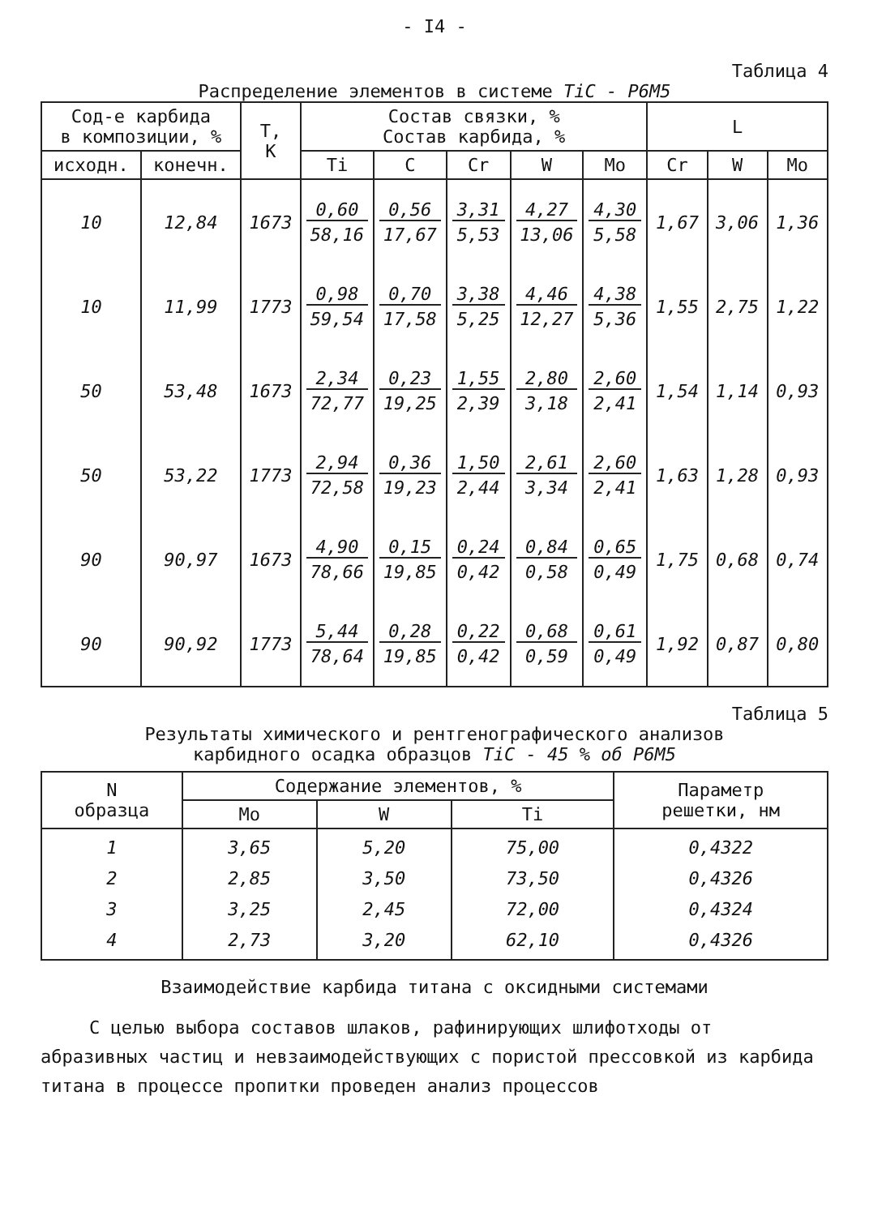- I4 -
Таблица 4
Распределение элементов в системе TiC - Р6М5
| Сод-е карбида в композиции, % | | T, K | Состав связки, % Состав карбида, % | | | | | L | | |
| --- | --- | --- | --- | --- | --- | --- | --- | --- | --- | --- |
| исходн. | конечн. | | Ti | C | Cr | W | Mo | Cr | W | Mo |
| 10 | 12,84 | 1673 | 0,60 58,16 | 0,56 17,67 | 3,31 5,53 | 4,27 13,06 | 4,30 5,58 | 1,67 | 3,06 | 1,36 |
| 10 | 11,99 | 1773 | 0,98 59,54 | 0,70 17,58 | 3,38 5,25 | 4,46 12,27 | 4,38 5,36 | 1,55 | 2,75 | 1,22 |
| 50 | 53,48 | 1673 | 2,34 72,77 | 0,23 19,25 | 1,55 2,39 | 2,80 3,18 | 2,60 2,41 | 1,54 | 1,14 | 0,93 |
| 50 | 53,22 | 1773 | 2,94 72,58 | 0,36 19,23 | 1,50 2,44 | 2,61 3,34 | 2,60 2,41 | 1,63 | 1,28 | 0,93 |
| 90 | 90,97 | 1673 | 4,90 78,66 | 0,15 19,85 | 0,24 0,42 | 0,84 0,58 | 0,65 0,49 | 1,75 | 0,68 | 0,74 |
| 90 | 90,92 | 1773 | 5,44 78,64 | 0,28 19,85 | 0,22 0,42 | 0,68 0,59 | 0,61 0,49 | 1,92 | 0,87 | 0,80 |
Таблица 5
Результаты химического и рентгенографического анализов
карбидного осадка образцов TiC - 45 % об Р6М5
| N образца | Содержание элементов, % | | | Параметр решетки, нм |
| --- | --- | --- | --- | --- |
| | Mo | W | Ti | |
| 1 2 3 4 | 3,65 2,85 3,25 2,73 | 5,20 3,50 2,45 3,20 | 75,00 73,50 72,00 62,10 | 0,4322 0,4326 0,4324 0,4326 |
Взаимодействие карбида титана с оксидными системами
С целью выбора составов шлаков, рафинирующих шлифотходы от абразивных частиц и невзаимодействующих с пористой прессовкой из карбида титана в процессе пропитки проведен анализ процессов